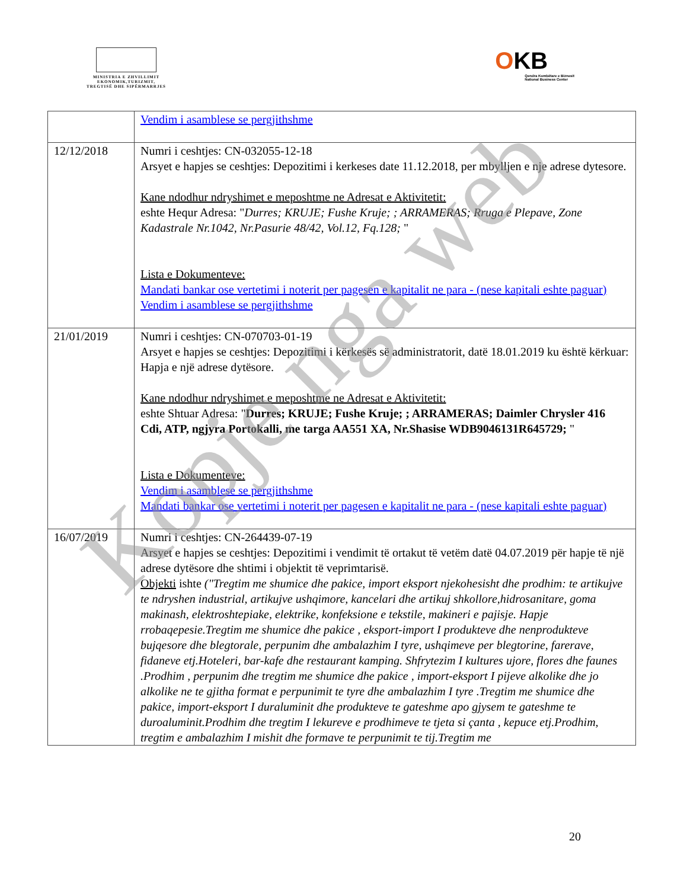MINISTRIA E ZHVILLIMIT
EKONOMIK,TURIZMIT,
TREGTISË DHE SIPËRMARRJES
OKB
Qendra Kombëtare e Biznesit
National Business Center
| | Vendim i asamblese se pergjithshme |
| 12/12/2018 | Numri i ceshtjes: CN-032055-12-18 Arsyet e hapjes se ceshtjes: Depozitimi i kerkeses date 11.12.2018, per mbylljen e nje adrese dytesore. Kane ndodhur ndryshimet e meposhtme ne Adresat e Aktivitetit: eshte Hequr Adresa: " Durres; KRUJE; Fushe Kruje; ; ARRAMERAS; Rruga e Plepave, Zone Kadastrale Nr.1042, Nr.Pasurie 48/42, Vol.12, Fq.128; " Lista e Dokumenteve: Mandati bankar ose vertetimi i noterit per pagesen e kapitalit ne para - (nese kapitali eshte paguar) Vendim i asamblese se pergjithshme |
| 21/01/2019 | Numri i ceshtjes: CN-070703-01-19 Arsyet e hapjes se ceshtjes: Depozitimi i kërkesës së administratorit, datë 18.01.2019 ku është kërkuar: Hapja e një adrese dytësore. Kane ndodhur ndryshimet e meposhtme ne Adresat e Aktivitetit: eshte Shtuar Adresa: " Durres; KRUJE; Fushe Kruje; ; ARRAMERAS; Daimler Chrysler 416 Cdi, ATP, ngjyra Portokalli, me targa AA551 XA, Nr.Shasise WDB9046131R645729; " Lista e Dokumenteve: Vendim i asamblese se pergjithshme Mandati bankar ose vertetimi i noterit per pagesen e kapitalit ne para - (nese kapitali eshte paguar) |
| 16/07/2019 | Numri i ceshtjes: CN-264439-07-19 Arsyet e hapjes se ceshtjes: Depozitimi i vendimit të ortakut të vetëm datë 04.07.2019 për hapje të një adrese dytësore dhe shtimi i objektit të veprimtarisë. Objekti ishte ("Tregtim me shumice dhe pakice, import eksport njekohesisht dhe prodhim: te artikujve te ndryshen industrial, artikujve ushqimore, kancelari dhe artikuj shkollore,hidrosanitare, goma makinash, elektroshtepiake, elektrike, konfeksione e tekstile, makineri e pajisje. Hapje rrobaqepesie.Tregtim me shumice dhe pakice , eksport-import I produkteve dhe nenprodukteve bujqesore dhe blegtorale, perpunim dhe ambalazhim I tyre, ushqimeve per blegtorine, farerave, fidaneve etj.Hoteleri, bar-kafe dhe restaurant kamping. Shfrytezim I kultures ujore, flores dhe faunes .Prodhim , perpunim dhe tregtim me shumice dhe pakice , import-eksport I pijeve alkolike dhe jo alkolike ne te gjitha format e perpunimit te tyre dhe ambalazhim I tyre .Tregtim me shumice dhe pakice, import-eksport I duraluminit dhe produkteve te gateshme apo gjysem te gateshme te duroaluminit.Prodhim dhe tregtim I lekureve e prodhimeve te tjeta si çanta , kepuce etj.Prodhim, tregtim e ambalazhim I mishit dhe formave te perpunimit te tij.Tregtim me |
20
Kopje nga web